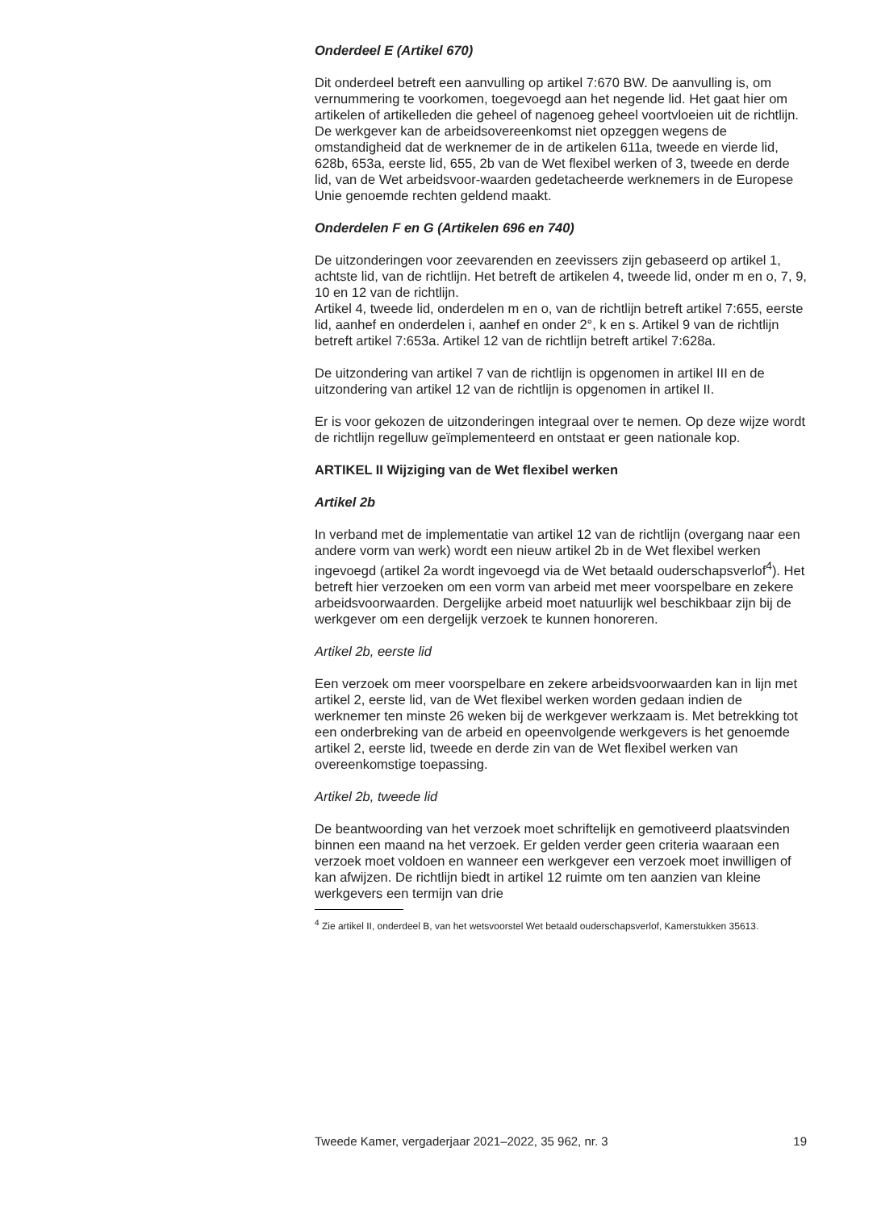Onderdeel E (Artikel 670)
Dit onderdeel betreft een aanvulling op artikel 7:670 BW. De aanvulling is, om vernummering te voorkomen, toegevoegd aan het negende lid. Het gaat hier om artikelen of artikelleden die geheel of nagenoeg geheel voortvloeien uit de richtlijn. De werkgever kan de arbeidsovereenkomst niet opzeggen wegens de omstandigheid dat de werknemer de in de artikelen 611a, tweede en vierde lid, 628b, 653a, eerste lid, 655, 2b van de Wet flexibel werken of 3, tweede en derde lid, van de Wet arbeidsvoor-waarden gedetacheerde werknemers in de Europese Unie genoemde rechten geldend maakt.
Onderdelen F en G (Artikelen 696 en 740)
De uitzonderingen voor zeevarenden en zeevissers zijn gebaseerd op artikel 1, achtste lid, van de richtlijn. Het betreft de artikelen 4, tweede lid, onder m en o, 7, 9, 10 en 12 van de richtlijn.
Artikel 4, tweede lid, onderdelen m en o, van de richtlijn betreft artikel 7:655, eerste lid, aanhef en onderdelen i, aanhef en onder 2°, k en s. Artikel 9 van de richtlijn betreft artikel 7:653a. Artikel 12 van de richtlijn betreft artikel 7:628a.
De uitzondering van artikel 7 van de richtlijn is opgenomen in artikel III en de uitzondering van artikel 12 van de richtlijn is opgenomen in artikel II.
Er is voor gekozen de uitzonderingen integraal over te nemen. Op deze wijze wordt de richtlijn regelluw geïmplementeerd en ontstaat er geen nationale kop.
ARTIKEL II Wijziging van de Wet flexibel werken
Artikel 2b
In verband met de implementatie van artikel 12 van de richtlijn (overgang naar een andere vorm van werk) wordt een nieuw artikel 2b in de Wet flexibel werken ingevoegd (artikel 2a wordt ingevoegd via de Wet betaald ouderschapsverlof<sup>4</sup>). Het betreft hier verzoeken om een vorm van arbeid met meer voorspelbare en zekere arbeidsvoorwaarden. Dergelijke arbeid moet natuurlijk wel beschikbaar zijn bij de werkgever om een dergelijk verzoek te kunnen honoreren.
Artikel 2b, eerste lid
Een verzoek om meer voorspelbare en zekere arbeidsvoorwaarden kan in lijn met artikel 2, eerste lid, van de Wet flexibel werken worden gedaan indien de werknemer ten minste 26 weken bij de werkgever werkzaam is. Met betrekking tot een onderbreking van de arbeid en opeenvolgende werkgevers is het genoemde artikel 2, eerste lid, tweede en derde zin van de Wet flexibel werken van overeenkomstige toepassing.
Artikel 2b, tweede lid
De beantwoording van het verzoek moet schriftelijk en gemotiveerd plaatsvinden binnen een maand na het verzoek. Er gelden verder geen criteria waaraan een verzoek moet voldoen en wanneer een werkgever een verzoek moet inwilligen of kan afwijzen. De richtlijn biedt in artikel 12 ruimte om ten aanzien van kleine werkgevers een termijn van drie
<sup>4</sup> Zie artikel II, onderdeel B, van het wetsvoorstel Wet betaald ouderschapsverlof, Kamerstukken 35613.
Tweede Kamer, vergaderjaar 2021–2022, 35 962, nr. 3 19